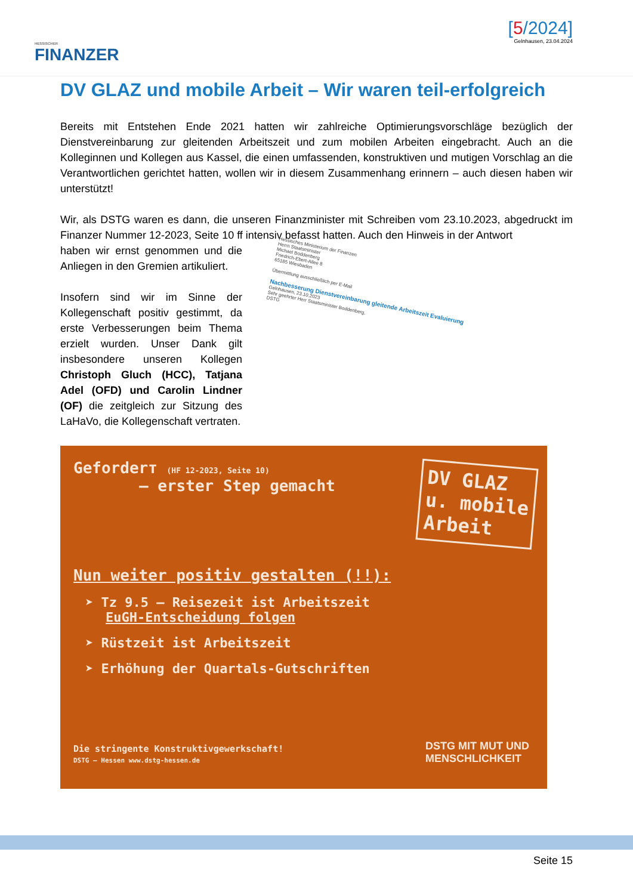HESSISCHER
FINANZER
[5/2024]
Gelnhausen, 23.04.2024
DV GLAZ und mobile Arbeit – Wir waren teil-erfolgreich
Bereits mit Entstehen Ende 2021 hatten wir zahlreiche Optimierungsvorschläge bezüglich der Dienstvereinbarung zur gleitenden Arbeitszeit und zum mobilen Arbeiten eingebracht. Auch an die Kolleginnen und Kollegen aus Kassel, die einen umfassenden, konstruktiven und mutigen Vorschlag an die Verantwortlichen gerichtet hatten, wollen wir in diesem Zusammenhang erinnern – auch diesen haben wir unterstützt!
Wir, als DSTG waren es dann, die unseren Finanzminister mit Schreiben vom 23.10.2023, abgedruckt im Finanzer Nummer 12-2023, Seite 10 ff intensiv befasst hatten. Auch den Hinweis in der Antwort
haben wir ernst genommen und die Anliegen in den Gremien artikuliert.
Insofern sind wir im Sinne der Kollegenschaft positiv gestimmt, da erste Verbesserungen beim Thema erzielt wurden. Unser Dank gilt insbesondere unseren Kollegen Christoph Gluch (HCC), Tatjana Adel (OFD) und Carolin Lindner (OF) die zeitgleich zur Sitzung des LaHaVo, die Kollegenschaft vertraten.
Hessisches Ministerium der Finanzen
Herrn Staatsminister
Michael Boddenberg
Friedrich-Ebert-Allee 8
65185 Wiesbaden
Übermittlung ausschließlich per E-Mail
Nachbesserung Dienstvereinbarung gleitende Arbeitszeit Evaluierung
Gelnhausen, 23.10.2023
Sehr geehrter Herr Staatsminister Boddenberg,
DSTG
Geforderт (HF 12-2023, Seite 10)
– erster Step gemacht
DV GLAZ
u. mobile
Arbeit
Nun weiter positiv gestalten (!!):
➤ Tz 9.5 – Reisezeit ist Arbeitszeit
EuGH-Entscheidung folgen
➤ Rüstzeit ist Arbeitszeit
➤ Erhöhung der Quartals-Gutschriften
Die stringente Konstruktivgewerkschaft!
DSTG – Hessen www.dstg-hessen.de
DSTG MIT MUT UND
MENSCHLICHKEIT
Seite 15